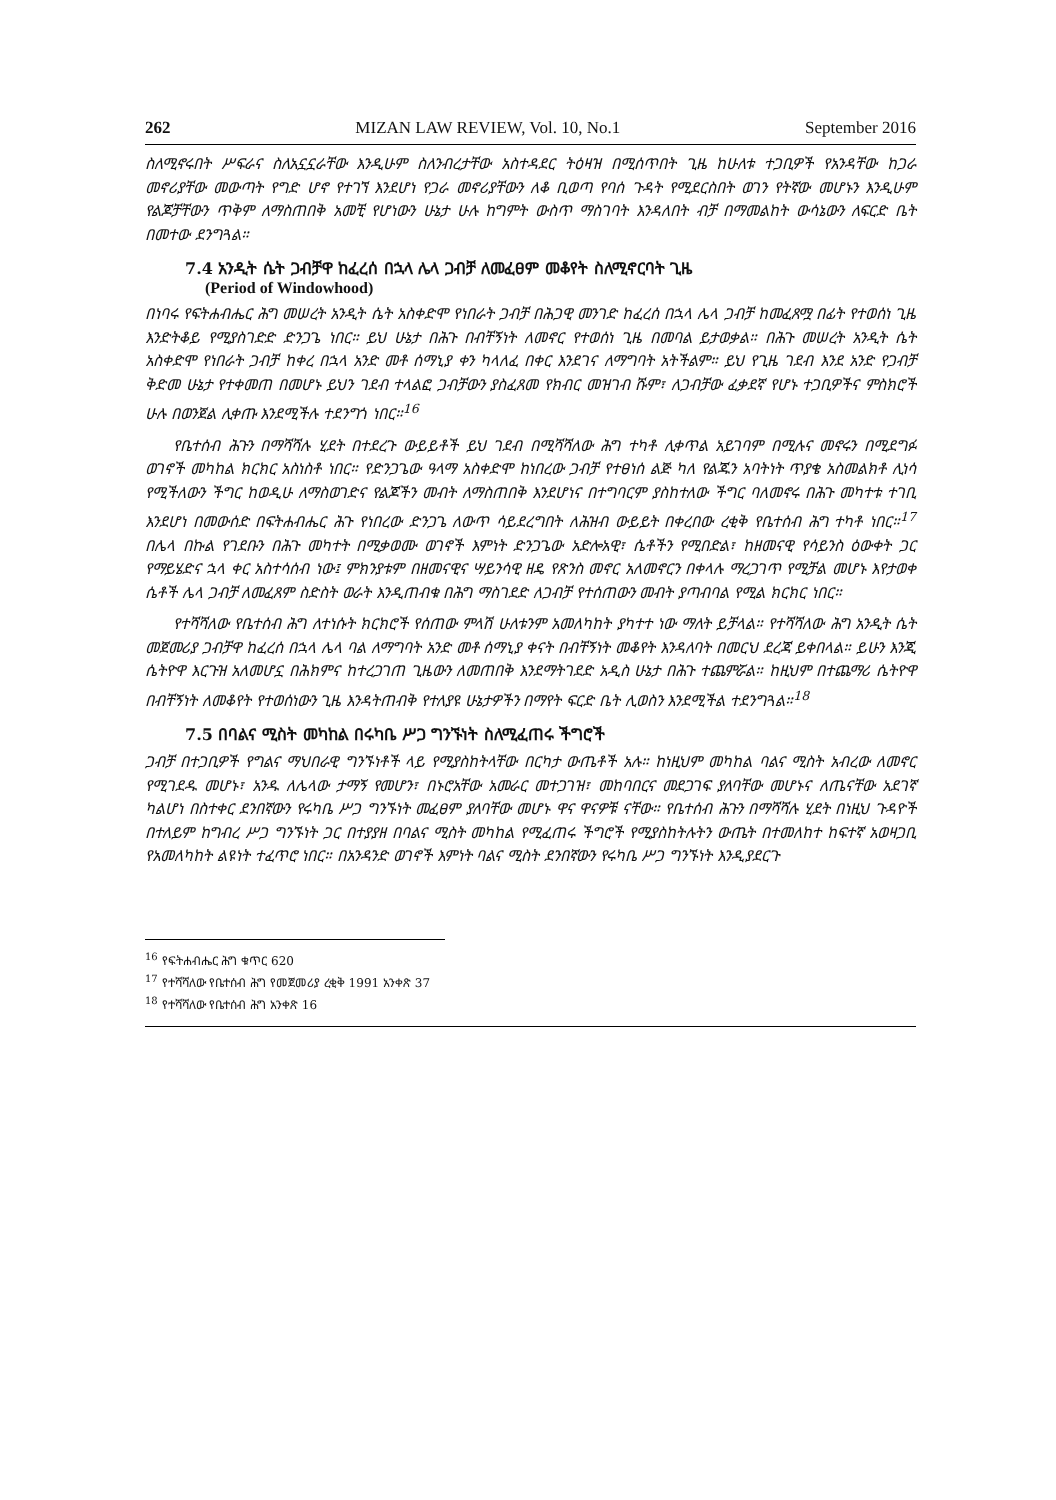262 MIZAN LAW REVIEW, Vol. 10, No.1 September 2016
ስለሚኖሩበት ሥፍራና ስለአኗኗራቸው እንዲሁም ስለንብረታቸው አስተዳደር ትዕዛዝ በሚሰጥበት ጊዜ ከሁለቱ ተጋቢዎች የአንዳቸው ከጋራ መኖሪያቸው መውጣት የግድ ሆኖ የተገኘ እንደሆነ የጋራ መኖሪያቸውን ለቆ ቢወጣ የባሰ ጉዳት የሚደርስበት ወገን የትኛው መሆኑን እንዲሁም የልጆቻቸውን ጥቅም ለማስጠበቅ አመቺ የሆነውን ሁኔታ ሁሉ ከግምት ውስጥ ማስገባት እንዳለበት ብቻ በማመልከት ውሳኔውን ለፍርድ ቤት በመተው ደንግጓል።
7.4 አንዲት ሴት ጋብቻዋ ከፈረሰ በኋላ ሌላ ጋብቻ ለመፈፀም መቆየት ስለሚኖርባት ጊዜ
(Period of Windowhood)
በነባሩ የፍትሐብሔር ሕግ መሠረት አንዲት ሴት አስቀድሞ የነበራት ጋብቻ በሕጋዊ መንገድ ከፈረሰ በኋላ ሌላ ጋብቻ ከመፈጸሟ በፊት የተወሰነ ጊዜ እንድትቆይ የሚያስገድድ ድንጋጌ ነበር። ይህ ሁኔታ በሕጉ በብቸኝነት ለመኖር የተወሰነ ጊዜ በመባል ይታወቃል። በሕጉ መሠረት አንዲት ሴት አስቀድሞ የነበራት ጋብቻ ከቀረ በኋላ አንድ መቶ ሰማኒያ ቀን ካላለፈ በቀር እንደገና ለማግባት አትችልም። ይህ የጊዜ ገደብ እንደ አንድ የጋብቻ ቅድመ ሁኔታ የተቀመጠ በመሆኑ ይህን ገደብ ተላልፎ ጋብቻውን ያስፈጸመ የክብር መዝገብ ሹም፣ ለጋብቻው ፈቃደኛ የሆኑ ተጋቢዎችና ምስክሮች ሁሉ በወንጀል ሊቀጡ እንደሚችሉ ተደንግጎ ነበር።<sup>16</sup>
የቤተሰብ ሕጉን በማሻሻሉ ሂደት በተደረጉ ውይይቶች ይህ ገደብ በሚሻሻለው ሕግ ተካቶ ሊቀጥል አይገባም በሚሉና መኖሩን በሚደግፉ ወገኖች መካከል ክርክር አስነስቶ ነበር። የድንጋጌው ዓላማ አስቀድሞ ከነበረው ጋብቻ የተፀነሰ ልጅ ካለ የልጁን አባትነት ጥያቄ አስመልክቶ ሊነሳ የሚችለውን ችግር ከወዲሁ ለማስወገድና የልጆችን መብት ለማስጠበቅ እንደሆነና በተግባርም ያስከተለው ችግር ባለመኖሩ በሕጉ መካተቱ ተገቢ እንደሆነ በመውሰድ በፍትሐብሔር ሕጉ የነበረው ድንጋጌ ለውጥ ሳይደረግበት ለሕዝብ ውይይት በቀረበው ረቂቅ የቤተሰብ ሕግ ተካቶ ነበር።<sup>17</sup> በሌላ በኩል የገደቡን በሕጉ መካተት በሚቃወሙ ወገኖች እምነት ድንጋጌው አድሎአዊ፣ ሴቶችን የሚበድል፣ ከዘመናዊ የሳይንስ ዕውቀት ጋር የማይሄድና ኋላ ቀር አስተሳሰብ ነው፤ ምክንያቱም በዘመናዊና ሣይንሳዊ ዘዴ የጽንስ መኖር አለመኖርን በቀላሉ ማረጋገጥ የሚቻል መሆኑ እየታወቀ ሴቶች ሌላ ጋብቻ ለመፈጸም ስድስት ወራት እንዲጠብቁ በሕግ ማስገደድ ለጋብቻ የተሰጠውን መብት ያጣብባል የሚል ክርክር ነበር።
የተሻሻለው የቤተሰብ ሕግ ለተነሱት ክርክሮች የሰጠው ምላሽ ሁለቱንም አመለካከት ያካተተ ነው ማለት ይቻላል። የተሻሻለው ሕግ አንዲት ሴት መጀመሪያ ጋብቻዋ ከፈረሰ በኋላ ሌላ ባል ለማግባት አንድ መቶ ሰማኒያ ቀናት በብቸኝነት መቆየት እንዳለባት በመርህ ደረጃ ይቀበላል። ይሁን እንጂ ሴትዮዋ እርጉዝ አለመሆኗ በሕክምና ከተረጋገጠ ጊዜውን ለመጠበቅ እንደማትገደድ አዲስ ሁኔታ በሕጉ ተጨምሯል። ከዚህም በተጨማሪ ሴትዮዋ በብቸኝነት ለመቆየት የተወሰነውን ጊዜ እንዳትጠብቅ የተለያዩ ሁኔታዎችን በማየት ፍርድ ቤት ሊወስን እንደሚችል ተደንግጓል።<sup>18</sup>
7.5 በባልና ሚስት መካከል በሩካቤ ሥጋ ግንኙነት ስለሚፈጠሩ ችግሮች
ጋብቻ በተጋቢዎች የግልና ማህበራዊ ግንኙነቶች ላይ የሚያስከትላቸው በርካታ ውጤቶች አሉ። ከነዚህም መካከል ባልና ሚስት አብረው ለመኖር የሚገደዱ መሆኑ፣ አንዱ ለሌላው ታማኝ የመሆን፣ በኑሮአቸው አመራር መተጋገዝ፣ መከባበርና መደጋገፍ ያለባቸው መሆኑና ለጤናቸው አደገኛ ካልሆነ በስተቀር ደንበኛውን የሩካቤ ሥጋ ግንኙነት መፈፀም ያለባቸው መሆኑ ዋና ዋናዎቹ ናቸው። የቤተሰብ ሕጉን በማሻሻሉ ሂደት በነዚህ ጉዳዮች በተለይም ከግብረ ሥጋ ግንኙነት ጋር በተያያዘ በባልና ሚስት መካከል የሚፈጠሩ ችግሮች የሚያስከትሉትን ውጤት በተመለከተ ከፍተኛ አወዛጋቢ የአመለካከት ልዩነት ተፈጥሮ ነበር። በአንዳንድ ወገኖች እምነት ባልና ሚስት ደንበኛውን የሩካቤ ሥጋ ግንኙነት እንዲያደርጉ
<sup>16</sup> የፍትሐብሔር ሕግ ቁጥር 620
<sup>17</sup> የተሻሻለው የቤተሰብ ሕግ የመጀመሪያ ረቂቅ 1991 አንቀጽ 37
<sup>18</sup> የተሻሻለው የቤተሰብ ሕግ አንቀጽ 16